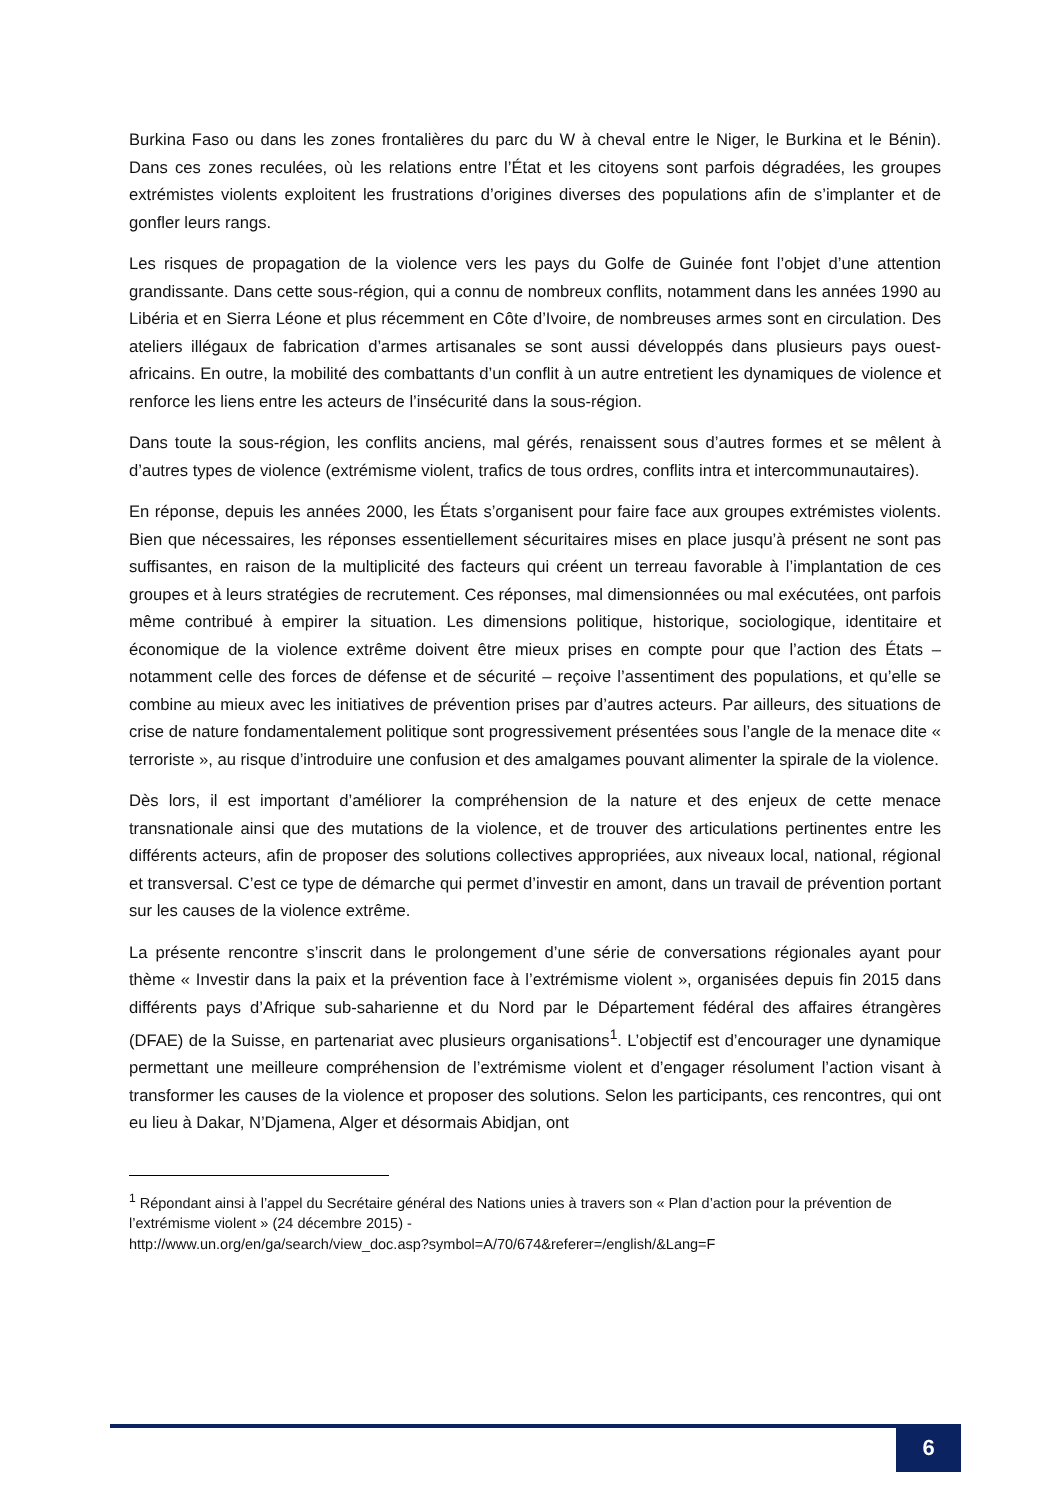Burkina Faso ou dans les zones frontalières du parc du W à cheval entre le Niger, le Burkina et le Bénin). Dans ces zones reculées, où les relations entre l’État et les citoyens sont parfois dégradées, les groupes extrémistes violents exploitent les frustrations d’origines diverses des populations afin de s’implanter et de gonfler leurs rangs.
Les risques de propagation de la violence vers les pays du Golfe de Guinée font l’objet d’une attention grandissante. Dans cette sous-région, qui a connu de nombreux conflits, notamment dans les années 1990 au Libéria et en Sierra Léone et plus récemment en Côte d’Ivoire, de nombreuses armes sont en circulation. Des ateliers illégaux de fabrication d’armes artisanales se sont aussi développés dans plusieurs pays ouest-africains. En outre, la mobilité des combattants d’un conflit à un autre entretient les dynamiques de violence et renforce les liens entre les acteurs de l’insécurité dans la sous-région.
Dans toute la sous-région, les conflits anciens, mal gérés, renaissent sous d’autres formes et se mêlent à d’autres types de violence (extrémisme violent, trafics de tous ordres, conflits intra et intercommunautaires).
En réponse, depuis les années 2000, les États s’organisent pour faire face aux groupes extrémistes violents. Bien que nécessaires, les réponses essentiellement sécuritaires mises en place jusqu’à présent ne sont pas suffisantes, en raison de la multiplicité des facteurs qui créent un terreau favorable à l’implantation de ces groupes et à leurs stratégies de recrutement. Ces réponses, mal dimensionnées ou mal exécutées, ont parfois même contribué à empirer la situation. Les dimensions politique, historique, sociologique, identitaire et économique de la violence extrême doivent être mieux prises en compte pour que l’action des États – notamment celle des forces de défense et de sécurité – reçoive l’assentiment des populations, et qu’elle se combine au mieux avec les initiatives de prévention prises par d’autres acteurs. Par ailleurs, des situations de crise de nature fondamentalement politique sont progressivement présentées sous l’angle de la menace dite « terroriste », au risque d’introduire une confusion et des amalgames pouvant alimenter la spirale de la violence.
Dès lors, il est important d’améliorer la compréhension de la nature et des enjeux de cette menace transnationale ainsi que des mutations de la violence, et de trouver des articulations pertinentes entre les différents acteurs, afin de proposer des solutions collectives appropriées, aux niveaux local, national, régional et transversal. C’est ce type de démarche qui permet d’investir en amont, dans un travail de prévention portant sur les causes de la violence extrême.
La présente rencontre s’inscrit dans le prolongement d’une série de conversations régionales ayant pour thème « Investir dans la paix et la prévention face à l’extrémisme violent », organisées depuis fin 2015 dans différents pays d’Afrique sub-saharienne et du Nord par le Département fédéral des affaires étrangères (DFAE) de la Suisse, en partenariat avec plusieurs organisations<sup>1</sup>. L’objectif est d’encourager une dynamique permettant une meilleure compréhension de l’extrémisme violent et d’engager résolument l’action visant à transformer les causes de la violence et proposer des solutions. Selon les participants, ces rencontres, qui ont eu lieu à Dakar, N’Djamena, Alger et désormais Abidjan, ont
<sup>1</sup> Répondant ainsi à l’appel du Secrétaire général des Nations unies à travers son « Plan d’action pour la prévention de l’extrémisme violent » (24 décembre 2015) -
http://www.un.org/en/ga/search/view_doc.asp?symbol=A/70/674&referer=/english/&Lang=F
6